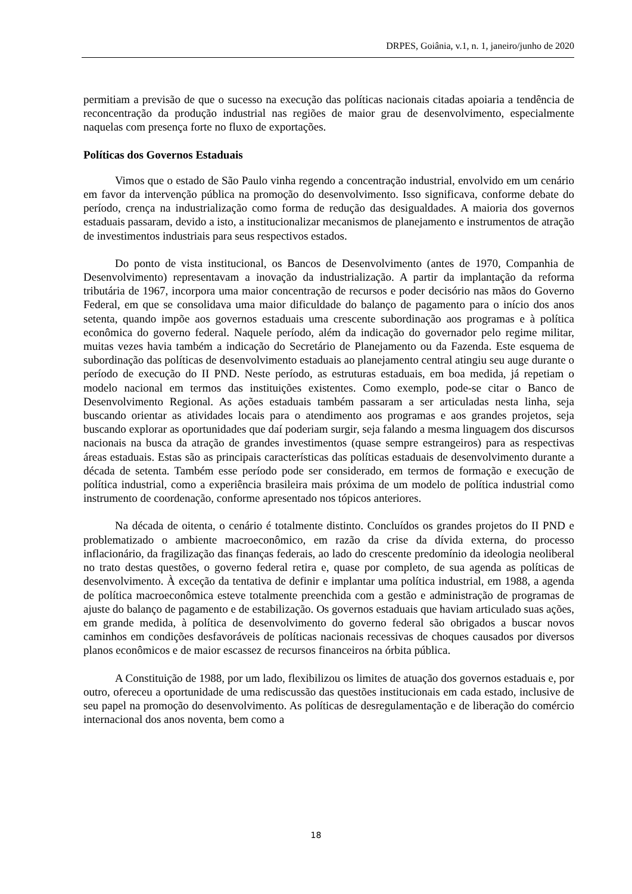DRPES, Goiânia, v.1, n. 1, janeiro/junho de 2020
permitiam a previsão de que o sucesso na execução das políticas nacionais citadas apoiaria a tendência de reconcentração da produção industrial nas regiões de maior grau de desenvolvimento, especialmente naquelas com presença forte no fluxo de exportações.
Políticas dos Governos Estaduais
Vimos que o estado de São Paulo vinha regendo a concentração industrial, envolvido em um cenário em favor da intervenção pública na promoção do desenvolvimento. Isso significava, conforme debate do período, crença na industrialização como forma de redução das desigualdades. A maioria dos governos estaduais passaram, devido a isto, a institucionalizar mecanismos de planejamento e instrumentos de atração de investimentos industriais para seus respectivos estados.
Do ponto de vista institucional, os Bancos de Desenvolvimento (antes de 1970, Companhia de Desenvolvimento) representavam a inovação da industrialização. A partir da implantação da reforma tributária de 1967, incorpora uma maior concentração de recursos e poder decisório nas mãos do Governo Federal, em que se consolidava uma maior dificuldade do balanço de pagamento para o início dos anos setenta, quando impõe aos governos estaduais uma crescente subordinação aos programas e à política econômica do governo federal. Naquele período, além da indicação do governador pelo regime militar, muitas vezes havia também a indicação do Secretário de Planejamento ou da Fazenda. Este esquema de subordinação das políticas de desenvolvimento estaduais ao planejamento central atingiu seu auge durante o período de execução do II PND. Neste período, as estruturas estaduais, em boa medida, já repetiam o modelo nacional em termos das instituições existentes. Como exemplo, pode-se citar o Banco de Desenvolvimento Regional. As ações estaduais também passaram a ser articuladas nesta linha, seja buscando orientar as atividades locais para o atendimento aos programas e aos grandes projetos, seja buscando explorar as oportunidades que daí poderiam surgir, seja falando a mesma linguagem dos discursos nacionais na busca da atração de grandes investimentos (quase sempre estrangeiros) para as respectivas áreas estaduais. Estas são as principais características das políticas estaduais de desenvolvimento durante a década de setenta. Também esse período pode ser considerado, em termos de formação e execução de política industrial, como a experiência brasileira mais próxima de um modelo de política industrial como instrumento de coordenação, conforme apresentado nos tópicos anteriores.
Na década de oitenta, o cenário é totalmente distinto. Concluídos os grandes projetos do II PND e problematizado o ambiente macroeconômico, em razão da crise da dívida externa, do processo inflacionário, da fragilização das finanças federais, ao lado do crescente predomínio da ideologia neoliberal no trato destas questões, o governo federal retira e, quase por completo, de sua agenda as políticas de desenvolvimento. À exceção da tentativa de definir e implantar uma política industrial, em 1988, a agenda de política macroeconômica esteve totalmente preenchida com a gestão e administração de programas de ajuste do balanço de pagamento e de estabilização. Os governos estaduais que haviam articulado suas ações, em grande medida, à política de desenvolvimento do governo federal são obrigados a buscar novos caminhos em condições desfavoráveis de políticas nacionais recessivas de choques causados por diversos planos econômicos e de maior escassez de recursos financeiros na órbita pública.
A Constituição de 1988, por um lado, flexibilizou os limites de atuação dos governos estaduais e, por outro, ofereceu a oportunidade de uma rediscussão das questões institucionais em cada estado, inclusive de seu papel na promoção do desenvolvimento. As políticas de desregulamentação e de liberação do comércio internacional dos anos noventa, bem como a
18